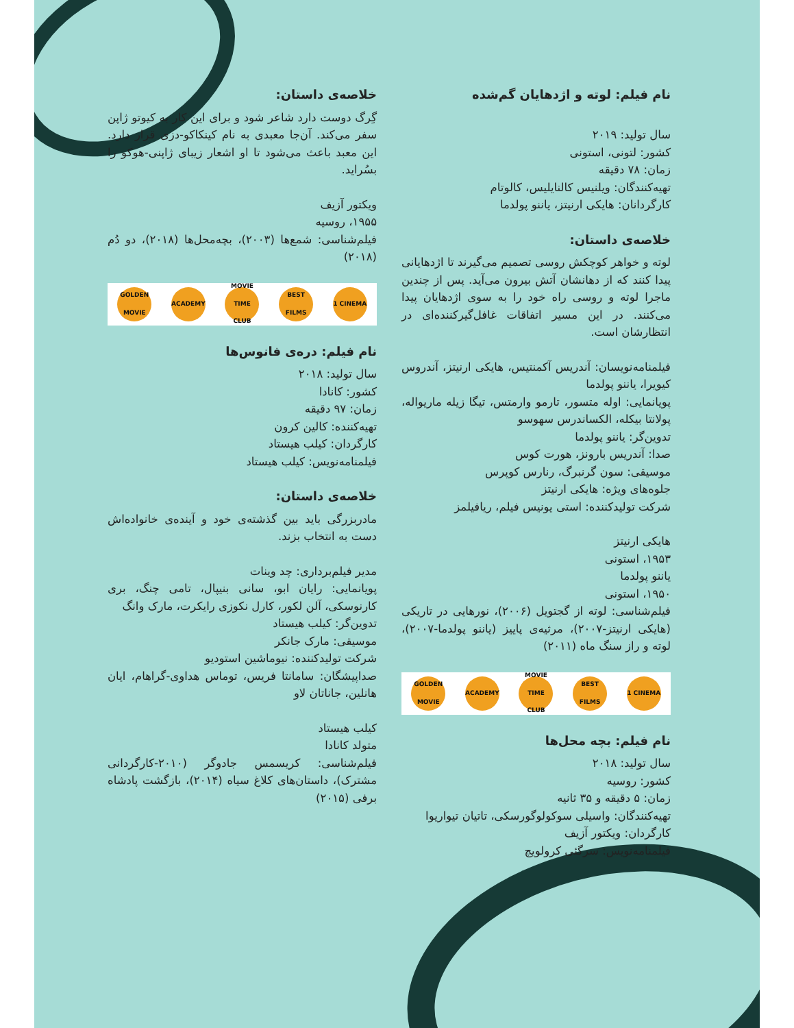نام فیلم: لوته و اژدهایان گم‌شده
سال تولید: ۲۰۱۹
کشور: لتونی، استونی
زمان: ۷۸ دقیقه
تهیه‌کنندگان: ویلنیس کالنایلیس، کالوتام
کارگردانان: هایکی ارنیتز، یاننو پولدما
خلاصه‌ی داستان:
لوته و خواهر کوچکش روسی تصمیم می‌گیرند تا اژدهایانی پیدا کنند که از دهانشان آتش بیرون می‌آید. پس از چندین ماجرا لوته و روسی راه خود را به سوی اژدهایان پیدا می‌کنند. در این مسیر اتفاقات غافل‌گیرکننده‌ای در انتظارشان است.
فیلمنامه‌نویسان: آندریس آکمنتیس، هایکی ارنیتز، آندروس کیویرا، یاننو پولدما
پویانمایی: اوله متسور، تارمو وارمتس، تیگا زیله ماریواله، پولانتا بیکله، الکساندرس سهوسو
تدوین‌گر: یاننو پولدما
صدا: آندریس بارونز، هورت کوس
موسیقی: سون گرنبرگ، رنارس کوپرس
جلوه‌های ویژه: هایکی ارنیتز
شرکت تولیدکننده: استی یونیس فیلم، ریافیلمز
هایکی ارنیتز
۱۹۵۳، استونی
یاننو پولدما
۱۹۵۰، استونی
فیلم‌شناسی: لوته از گجتویل (۲۰۰۶)، نورهایی در تاریکی (هایکی ارنیتز-۲۰۰۷)، مرثیه‌ی پاییز (یاننو پولدما-۲۰۰۷)، لوته و راز سنگ ماه (۲۰۱۱)
GOLDEN MOVIE ACADEMY MOVIE TIME CLUB BEST FILMS 1 CINEMA
نام فیلم: بچه محل‌ها
سال تولید: ۲۰۱۸
کشور: روسیه
زمان: ۵ دقیقه و ۳۵ ثانیه
تهیه‌کنندگان: واسیلی سوکولوگورسکی، تاتیان تیواریوا
کارگردان: ویکتور آزیف
فیلمنامه‌نویس: سرگئی کرولویچ
خلاصه‌ی داستان:
گِرگ دوست دارد شاعر شود و برای این کار به کیوتو ژاپن سفر می‌کند. آن‌جا معبدی به نام کینکاکو-دزی قرار دارد. این معبد باعث می‌شود تا او اشعار زیبای ژاپنی-هوکو را بسُراید.
ویکتور آزیف
۱۹۵۵، روسیه
فیلم‌شناسی: شمع‌ها (۲۰۰۳)، بچه‌محل‌ها (۲۰۱۸)، دو دُم (۲۰۱۸)
GOLDEN MOVIE ACADEMY MOVIE TIME CLUB BEST FILMS 1 CINEMA
نام فیلم: دره‌ی فانوس‌ها
سال تولید: ۲۰۱۸
کشور: کانادا
زمان: ۹۷ دقیقه
تهیه‌کننده: کالین کرون
کارگردان: کیلب هیستاد
فیلمنامه‌نویس: کیلب هیستاد
خلاصه‌ی داستان:
مادربزرگی باید بین گذشته‌ی خود و آینده‌ی خانواده‌اش دست به انتخاب بزند.
مدیر فیلم‌برداری: چد وینات
پویانمایی: رایان ابو، سانی بنیپال، تامی چنگ، بری کارنوسکی، آلن لکور، کارل نکوزی رایکرت، مارک وانگ
تدوین‌گر: کیلب هیستاد
موسیقی: مارک جانکر
شرکت تولیدکننده: نیوماشین استودیو
صداپیشگان: سامانتا فریس، توماس هداوی-گراهام، ایان هانلین، جاناتان لاو
کیلب هیستاد
متولد کانادا
فیلم‌شناسی: کریسمس جادوگر (۲۰۱۰-کارگردانی مشترک)، داستان‌های کلاغ سیاه (۲۰۱۴)، بازگشت پادشاه برفی (۲۰۱۵)